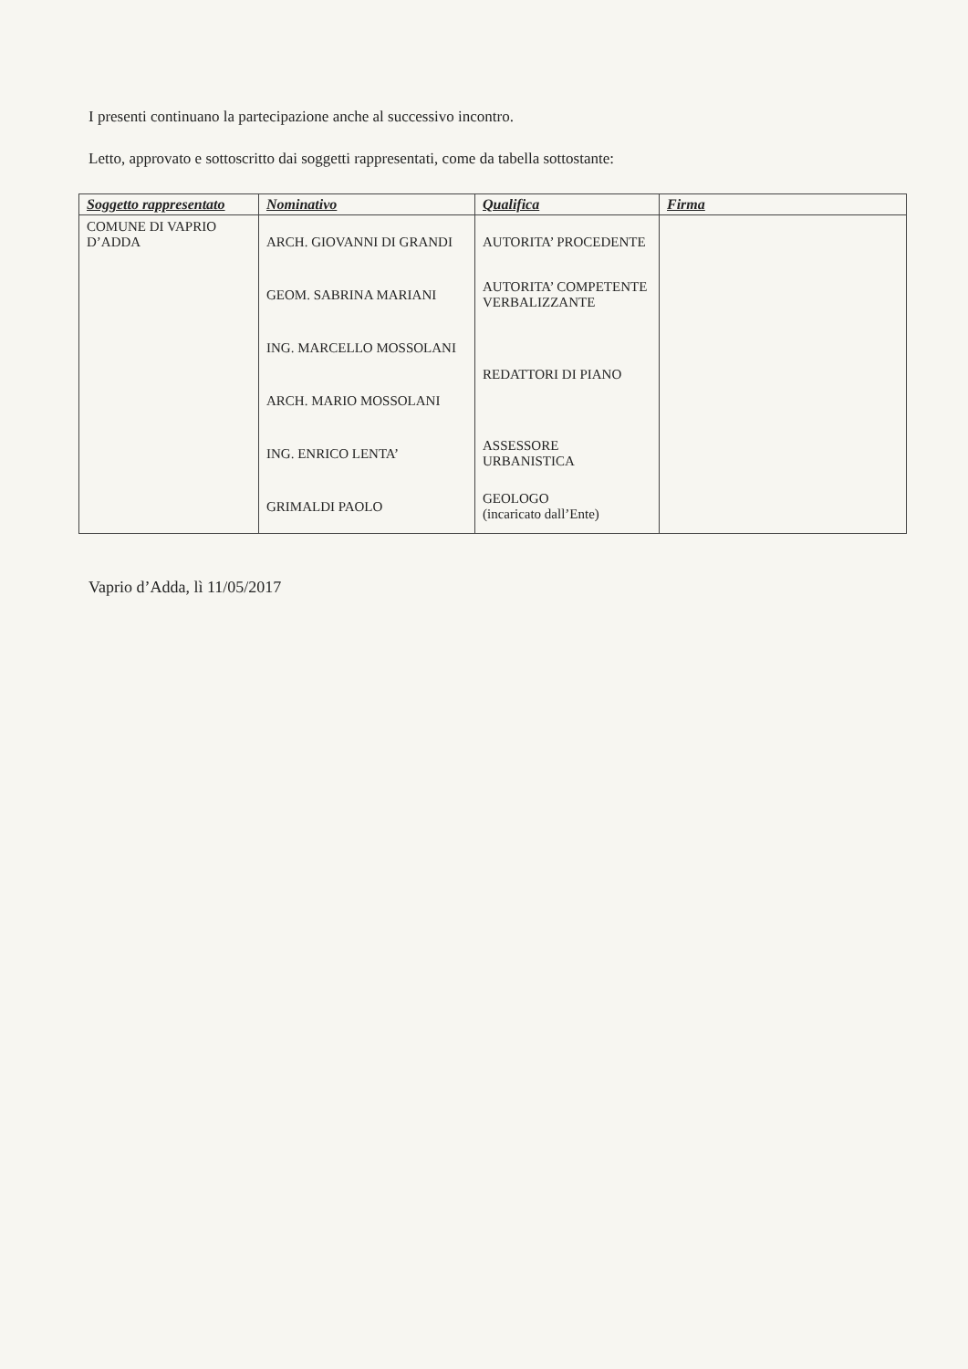I presenti continuano la partecipazione anche al successivo incontro.
Letto, approvato e sottoscritto dai soggetti rappresentati, come da tabella sottostante:
| Soggetto rappresentato | Nominativo | Qualifica | Firma |
| --- | --- | --- | --- |
| COMUNE DI VAPRIO D’ADDA | ARCH. GIOVANNI DI GRANDI | AUTORITA’ PROCEDENTE | |
| | GEOM. SABRINA MARIANI | AUTORITA’ COMPETENTE VERBALIZZANTE | |
| | ING. MARCELLO MOSSOLANI | REDATTORI DI PIANO | |
| | ARCH. MARIO MOSSOLANI | | |
| | ING. ENRICO LENTA’ | ASSESSORE URBANISTICA | |
| | GRIMALDI PAOLO | GEOLOGO (incaricato dall’Ente) | |
Vaprio d’Adda, lì 11/05/2017